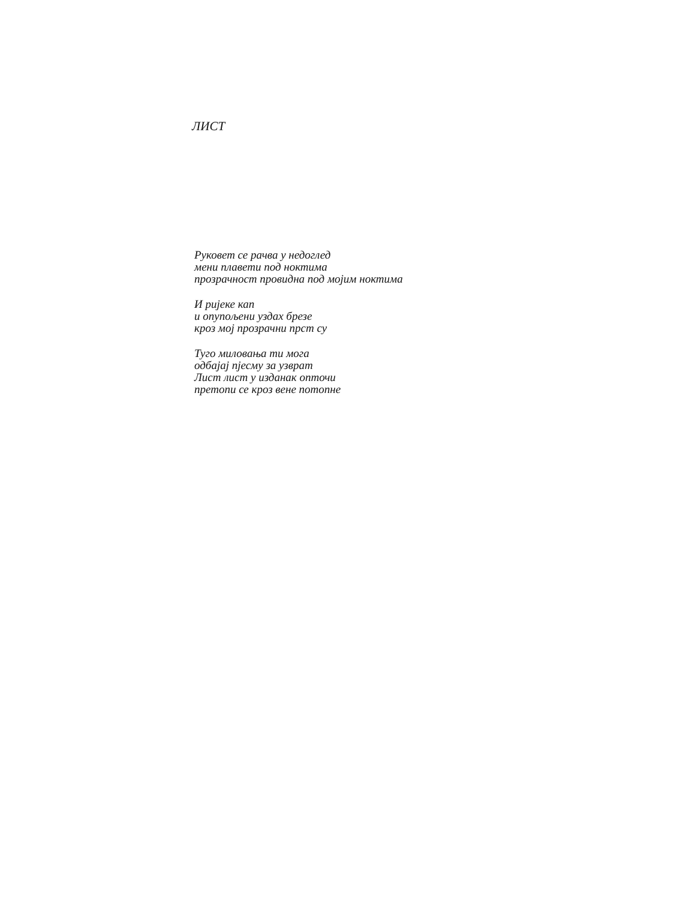ЛИСТ
Руковет се рачва у недоглед
мени плавети под ноктима
прозрачност провидна под мојим ноктима
И ријеке кап
и опупољени уздах брезе
кроз мој прозрачни прст су
Туго миловања ти мога
одбајај пјесму за узврат
Лист лист у изданак опточи
претопи се кроз вене потопне